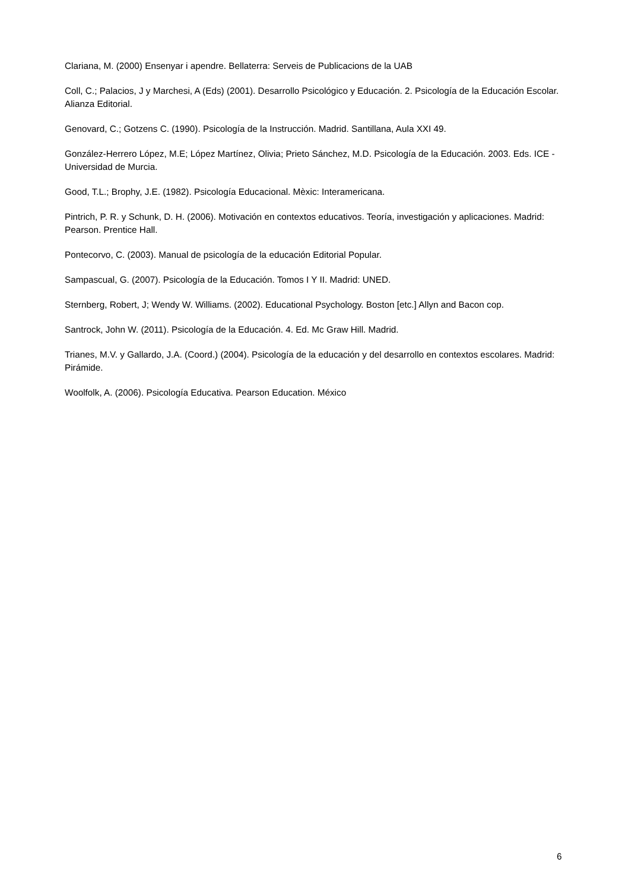Clariana, M. (2000) Ensenyar i apendre. Bellaterra: Serveis de Publicacions de la UAB
Coll, C.; Palacios, J y Marchesi, A (Eds) (2001). Desarrollo Psicológico y Educación. 2. Psicología de la Educación Escolar. Alianza Editorial.
Genovard, C.; Gotzens C. (1990). Psicología de la Instrucción. Madrid. Santillana, Aula XXI 49.
González-Herrero López, M.E; López Martínez, Olivia; Prieto Sánchez, M.D. Psicología de la Educación. 2003. Eds. ICE -Universidad de Murcia.
Good, T.L.; Brophy, J.E. (1982). Psicología Educacional. Mèxic: Interamericana.
Pintrich, P. R. y Schunk, D. H. (2006). Motivación en contextos educativos. Teoría, investigación y aplicaciones. Madrid: Pearson. Prentice Hall.
Pontecorvo, C. (2003). Manual de psicología de la educación Editorial Popular.
Sampascual, G. (2007). Psicología de la Educación. Tomos I Y II. Madrid: UNED.
Sternberg, Robert, J; Wendy W. Williams. (2002). Educational Psychology. Boston [etc.] Allyn and Bacon cop.
Santrock, John W. (2011). Psicología de la Educación. 4. Ed. Mc Graw Hill. Madrid.
Trianes, M.V. y Gallardo, J.A. (Coord.) (2004). Psicología de la educación y del desarrollo en contextos escolares. Madrid: Pirámide.
Woolfolk, A. (2006). Psicología Educativa. Pearson Education. México
6